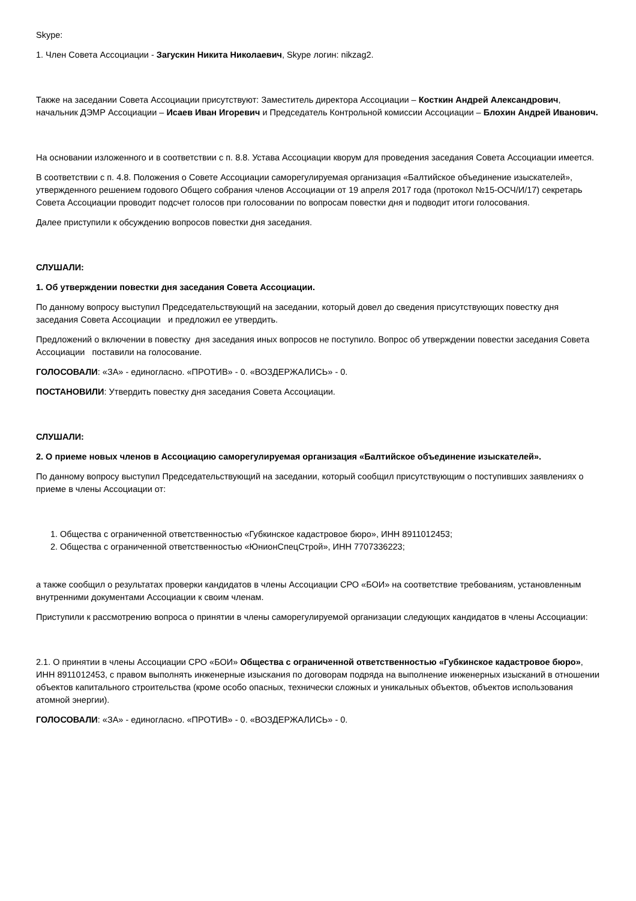Skype:
1. Член Совета Ассоциации - Загускин Никита Николаевич, Skype логин: nikzag2.
Также на заседании Совета Ассоциации присутствуют: Заместитель директора Ассоциации – Косткин Андрей Александрович, начальник ДЭМР Ассоциации – Исаев Иван Игоревич и Председатель Контрольной комиссии Ассоциации – Блохин Андрей Иванович.
На основании изложенного и в соответствии с п. 8.8. Устава Ассоциации кворум для проведения заседания Совета Ассоциации имеется.
В соответствии с п. 4.8. Положения о Совете Ассоциации саморегулируемая организация «Балтийское объединение изыскателей», утвержденного решением годового Общего собрания членов Ассоциации от 19 апреля 2017 года (протокол №15-ОСЧ/И/17) секретарь Совета Ассоциации проводит подсчет голосов при голосовании по вопросам повестки дня и подводит итоги голосования.
Далее приступили к обсуждению вопросов повестки дня заседания.
СЛУШАЛИ:
1. Об утверждении повестки дня заседания Совета Ассоциации.
По данному вопросу выступил Председательствующий на заседании, который довел до сведения присутствующих повестку дня заседания Совета Ассоциации и предложил ее утвердить.
Предложений о включении в повестку дня заседания иных вопросов не поступило. Вопрос об утверждении повестки заседания Совета Ассоциации поставили на голосование.
ГОЛОСОВАЛИ: «ЗА» - единогласно. «ПРОТИВ» - 0. «ВОЗДЕРЖАЛИСЬ» - 0.
ПОСТАНОВИЛИ: Утвердить повестку дня заседания Совета Ассоциации.
СЛУШАЛИ:
2. О приеме новых членов в Ассоциацию саморегулируемая организация «Балтийское объединение изыскателей».
По данному вопросу выступил Председательствующий на заседании, который сообщил присутствующим о поступивших заявлениях о приеме в члены Ассоциации от:
1. Общества с ограниченной ответственностью «Губкинское кадастровое бюро», ИНН 8911012453;
2. Общества с ограниченной ответственностью «ЮнионСпецСтрой», ИНН 7707336223;
а также сообщил о результатах проверки кандидатов в члены Ассоциации СРО «БОИ» на соответствие требованиям, установленным внутренними документами Ассоциации к своим членам.
Приступили к рассмотрению вопроса о принятии в члены саморегулируемой организации следующих кандидатов в члены Ассоциации:
2.1. О принятии в члены Ассоциации СРО «БОИ» Общества с ограниченной ответственностью «Губкинское кадастровое бюро», ИНН 8911012453, с правом выполнять инженерные изыскания по договорам подряда на выполнение инженерных изысканий в отношении объектов капитального строительства (кроме особо опасных, технически сложных и уникальных объектов, объектов использования атомной энергии).
ГОЛОСОВАЛИ: «ЗА» - единогласно. «ПРОТИВ» - 0. «ВОЗДЕРЖАЛИСЬ» - 0.